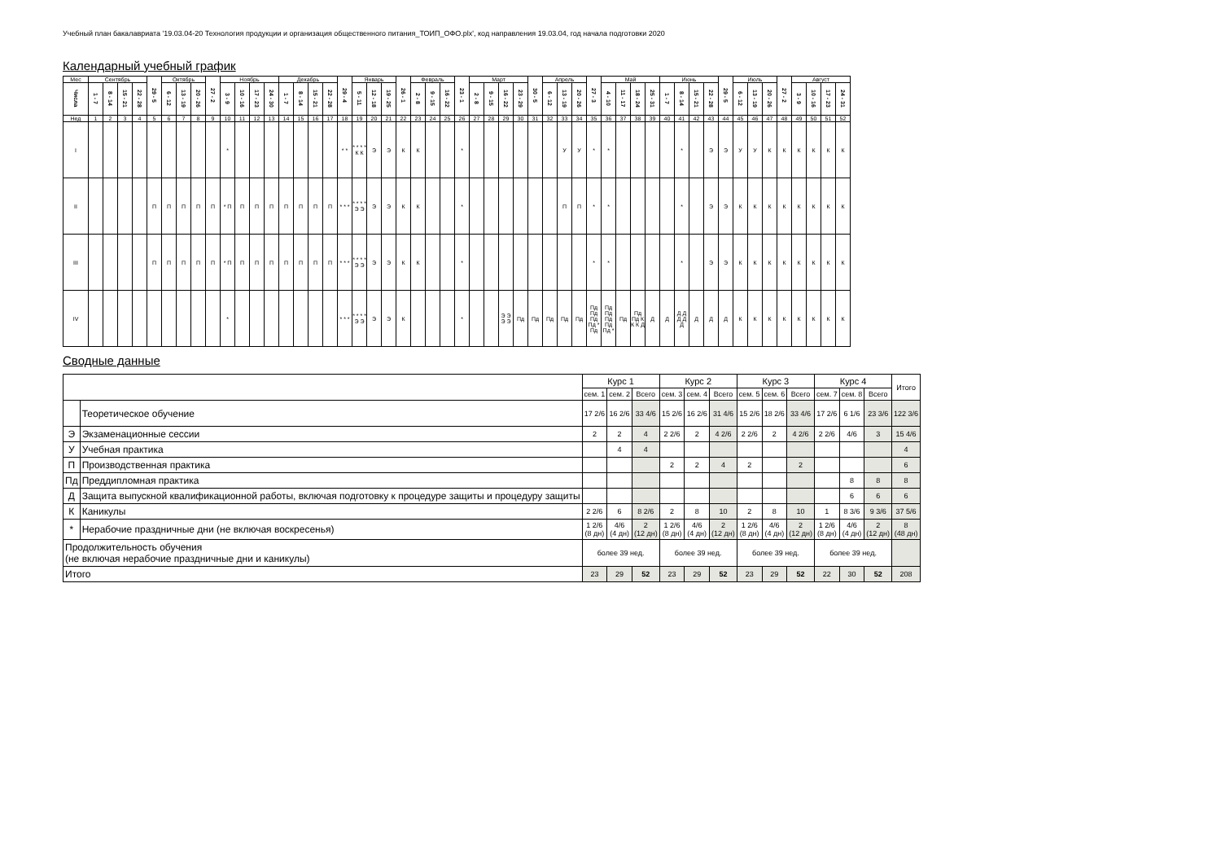Учебный план бакалавриата '19.03.04-20 Технология продукции и организация общественного питания_ТОИП_ОФО.plx', код направления 19.03.04, год начала подготовки 2020
Календарный учебный график
| Мес | Сентябрь | | | | 29 - 5 | Октябрь | | | 27 - 2 | Ноябрь | | | | Декабрь | | | | 29 - 4 | Январь | | | 26 - 1 | Февраль | | | 23 - 1 | Март | | | | 30 - 5 | Апрель | | | 27 - 3 | Май | | | | Июнь | | | | 29 - 5 | Июль | | | 27 - 2 | Август | | | |
| --- | --- | --- | --- | --- | --- | --- | --- | --- | --- | --- | --- | --- | --- | --- | --- | --- | --- | --- | --- | --- | --- | --- | --- | --- | --- | --- | --- | --- | --- | --- | --- | --- | --- | --- | --- | --- | --- | --- | --- | --- | --- | --- | --- | --- | --- | --- | --- | --- | --- | --- | --- | --- |
| Числа | 1 - 7 | 8 - 14 | 15 - 21 | 22 - 28 | | 6 - 12 | 13 - 19 | 20 - 26 | | 3 - 9 | 10 - 16 | 17 - 23 | 24 - 30 | 1 - 7 | 8 - 14 | 15 - 21 | 22 - 28 | | 5 - 11 | 12 - 18 | 19 - 25 | | 2 - 8 | 9 - 15 | 16 - 22 | | 2 - 8 | 9 - 15 | 16 - 22 | 23 - 29 | | 6 - 12 | 13 - 19 | 20 - 26 | | 4 - 10 | 11 - 17 | 18 - 24 | 25 - 31 | 1 - 7 | 8 - 14 | 15 - 21 | 22 - 28 | | 6 - 12 | 13 - 19 | 20 - 26 | | 3 - 9 | 10 - 16 | 17 - 23 | 24 - 31 |
| Нед | 1 | 2 | 3 | 4 | 5 | 6 | 7 | 8 | 9 | 10 | 11 | 12 | 13 | 14 | 15 | 16 | 17 | 18 | 19 | 20 | 21 | 22 | 23 | 24 | 25 | 26 | 27 | 28 | 29 | 30 | 31 | 32 | 33 | 34 | 35 | 36 | 37 | 38 | 39 | 40 | 41 | 42 | 43 | 44 | 45 | 46 | 47 | 48 | 49 | 50 | 51 | 52 |
| I | | | | | | | | | | * | | | | | | | | * * | * * * * К К | Э | Э | К | К | | | * | | | | | | | У | У | * | * | | | | | * | | Э | Э | У | У | К | К | К | К | К | К |
| II | | | | | П | П | П | П | П | * П | П | П | П | П | П | П | П | * * * | * * * * Э Э | Э | Э | К | К | | | * | | | | | | | П | П | * | * | | | | | * | | Э | Э | К | К | К | К | К | К | К | К |
| III | | | | | П | П | П | П | П | * П | П | П | П | П | П | П | П | * * * | * * * * Э Э | Э | Э | К | К | | | * | | | | | | | | | * | * | | | | | * | | Э | Э | К | К | К | К | К | К | К | К |
| IV | | | | | | | | | | * | | | | | | | | * * * | * * * * Э Э | Э | Э | К | | | | * | | | Э Э Э Э | Пд | Пд | Пд | Пд | Пд | Пд Пд Пд Пд * Пд | Пд Пд Пд Пд Пд * | Пд | Пд Пд К К К Д | Д | Д | Д Д Д Д Д | Д | Д | Д | К | К | К | К | К | К | К | К |
Сводные данные
| | | Курс 1 | | | Курс 2 | | | Курс 3 | | | Курс 4 | | | Итого |
| --- | --- | --- | --- | --- | --- | --- | --- | --- | --- | --- | --- | --- | --- | --- |
| | | сем. 1 | сем. 2 | Всего | сем. 3 | сем. 4 | Всего | сем. 5 | сем. 6 | Всего | сем. 7 | сем. 8 | Всего | |
| | Теоретическое обучение | 17 2/6 | 16 2/6 | 33 4/6 | 15 2/6 | 16 2/6 | 31 4/6 | 15 2/6 | 18 2/6 | 33 4/6 | 17 2/6 | 6 1/6 | 23 3/6 | 122 3/6 |
| Э | Экзаменационные сессии | 2 | 2 | 4 | 2 2/6 | 2 | 4 2/6 | 2 2/6 | 2 | 4 2/6 | 2 2/6 | 4/6 | 3 | 15 4/6 |
| У | Учебная практика | | 4 | 4 | | | | | | | | | | 4 |
| П | Производственная практика | | | | 2 | 2 | 4 | 2 | | 2 | | | | 6 |
| Пд | Преддипломная практика | | | | | | | | | | | 8 | 8 | 8 |
| Д | Защита выпускной квалификационной работы, включая подготовку к процедуре защиты и процедуру защиты | | | | | | | | | | | 6 | 6 | 6 |
| К | Каникулы | 2 2/6 | 6 | 8 2/6 | 2 | 8 | 10 | 2 | 8 | 10 | 1 | 8 3/6 | 9 3/6 | 37 5/6 |
| * | Нерабочие праздничные дни (не включая воскресенья) | 1 2/6 (8 дн) | 4/6 (4 дн) | 2 (12 дн) | 1 2/6 (8 дн) | 4/6 (4 дн) | 2 (12 дн) | 1 2/6 (8 дн) | 4/6 (4 дн) | 2 (12 дн) | 1 2/6 (8 дн) | 4/6 (4 дн) | 2 (12 дн) | 8 (48 дн) |
| Продолжительность обучения (не включая нерабочие праздничные дни и каникулы) | | более 39 нед. | | | более 39 нед. | | | более 39 нед. | | | более 39 нед. | | | |
| Итого | | 23 | 29 | 52 | 23 | 29 | 52 | 23 | 29 | 52 | 22 | 30 | 52 | 208 |